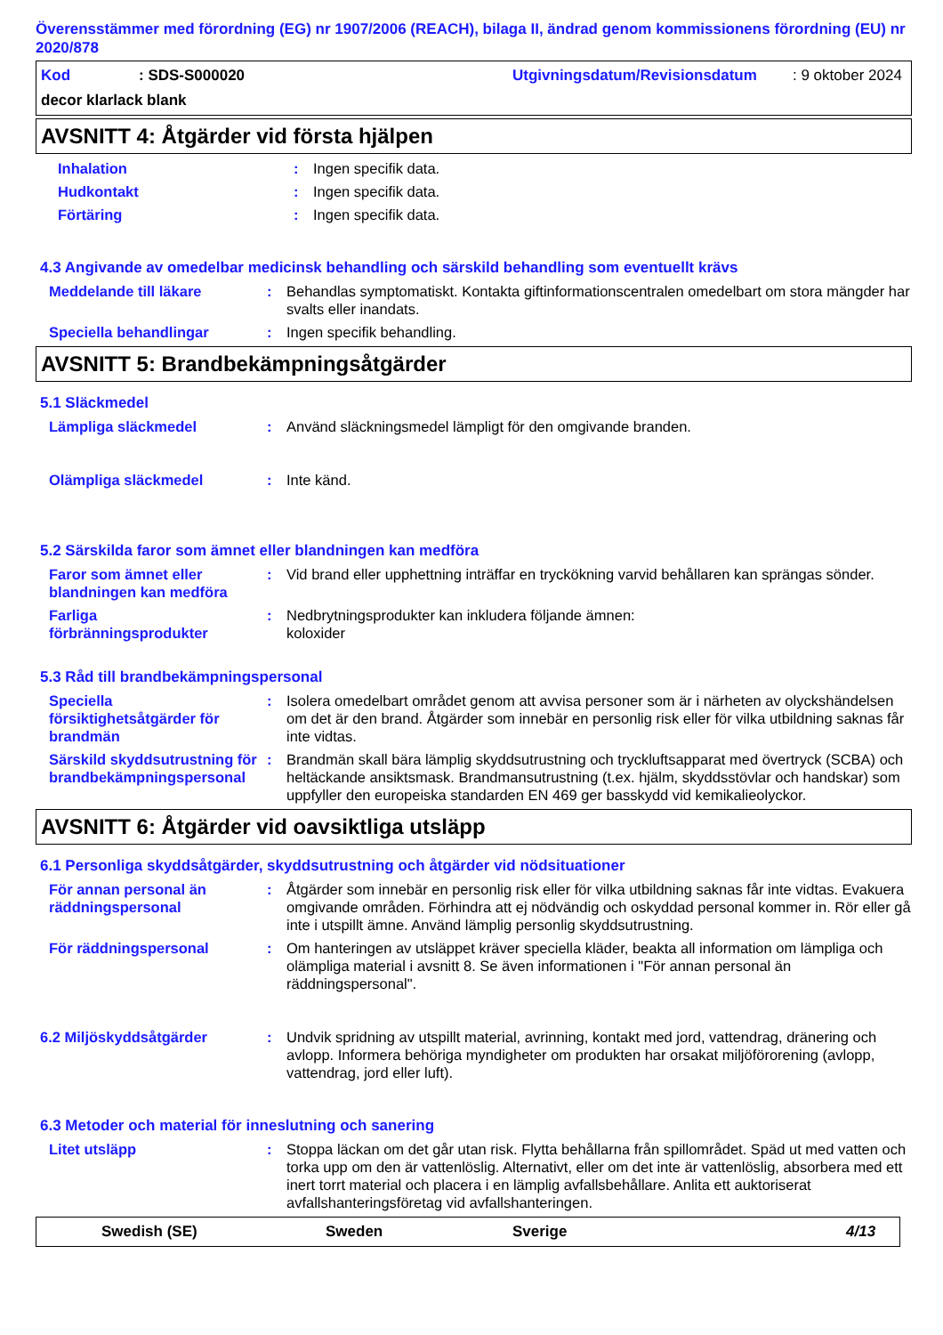Överensstämmer med förordning (EG) nr 1907/2006 (REACH), bilaga II, ändrad genom kommissionens förordning (EU) nr 2020/878
Kod: SDS-S000020 Utgivningsdatum/Revisionsdatum: 9 oktober 2024
decor klarlack blank
AVSNITT 4: Åtgärder vid första hjälpen
Inhalation : Ingen specifik data.
Hudkontakt : Ingen specifik data.
Förtäring : Ingen specifik data.
4.3 Angivande av omedelbar medicinsk behandling och särskild behandling som eventuellt krävs
Meddelande till läkare : Behandlas symptomatiskt. Kontakta giftinformationscentralen omedelbart om stora mängder har svalts eller inandats.
Speciella behandlingar : Ingen specifik behandling.
AVSNITT 5: Brandbekämpningsåtgärder
5.1 Släckmedel
Lämpliga släckmedel : Använd släckningsmedel lämpligt för den omgivande branden.
Olämpliga släckmedel : Inte känd.
5.2 Särskilda faror som ämnet eller blandningen kan medföra
Faror som ämnet eller blandningen kan medföra
: Vid brand eller upphettning inträffar en tryckökning varvid behållaren kan sprängas sönder.
Farliga förbränningsprodukter
: Nedbrytningsprodukter kan inkludera följande ämnen:
koloxider
5.3 Råd till brandbekämpningspersonal
Speciella försiktighetsåtgärder för brandmän
: Isolera omedelbart området genom att avvisa personer som är i närheten av olyckshändelsen om det är den brand. Åtgärder som innebär en personlig risk eller för vilka utbildning saknas får inte vidtas.
Särskild skyddsutrustning för brandbekämpningspersonal
: Brandmän skall bära lämplig skyddsutrustning och tryckluftsapparat med övertryck (SCBA) och heltäckande ansiktsmask. Brandmansutrustning (t.ex. hjälm, skyddsstövlar och handskar) som uppfyller den europeiska standarden EN 469 ger basskydd vid kemikalieolyckor.
AVSNITT 6: Åtgärder vid oavsiktliga utsläpp
6.1 Personliga skyddsåtgärder, skyddsutrustning och åtgärder vid nödsituationer
För annan personal än räddningspersonal
: Åtgärder som innebär en personlig risk eller för vilka utbildning saknas får inte vidtas. Evakuera omgivande områden. Förhindra att ej nödvändig och oskyddad personal kommer in. Rör eller gå inte i utspillt ämne. Använd lämplig personlig skyddsutrustning.
För räddningspersonal : Om hanteringen av utsläppet kräver speciella kläder, beakta all information om lämpliga och olämpliga material i avsnitt 8. Se även informationen i "För annan personal än räddningspersonal".
6.2 Miljöskyddsåtgärder : Undvik spridning av utspillt material, avrinning, kontakt med jord, vattendrag, dränering och avlopp. Informera behöriga myndigheter om produkten har orsakat miljöförorening (avlopp, vattendrag, jord eller luft).
6.3 Metoder och material för inneslutning och sanering
Litet utsläpp : Stoppa läckan om det går utan risk. Flytta behållarna från spillområdet. Späd ut med vatten och torka upp om den är vattenlöslig. Alternativt, eller om det inte är vattenlöslig, absorbera med ett inert torrt material och placera i en lämplig avfallsbehållare. Anlita ett auktoriserat avfallshanteringsföretag vid avfallshanteringen.
Swedish (SE) Sweden Sverige 4/13